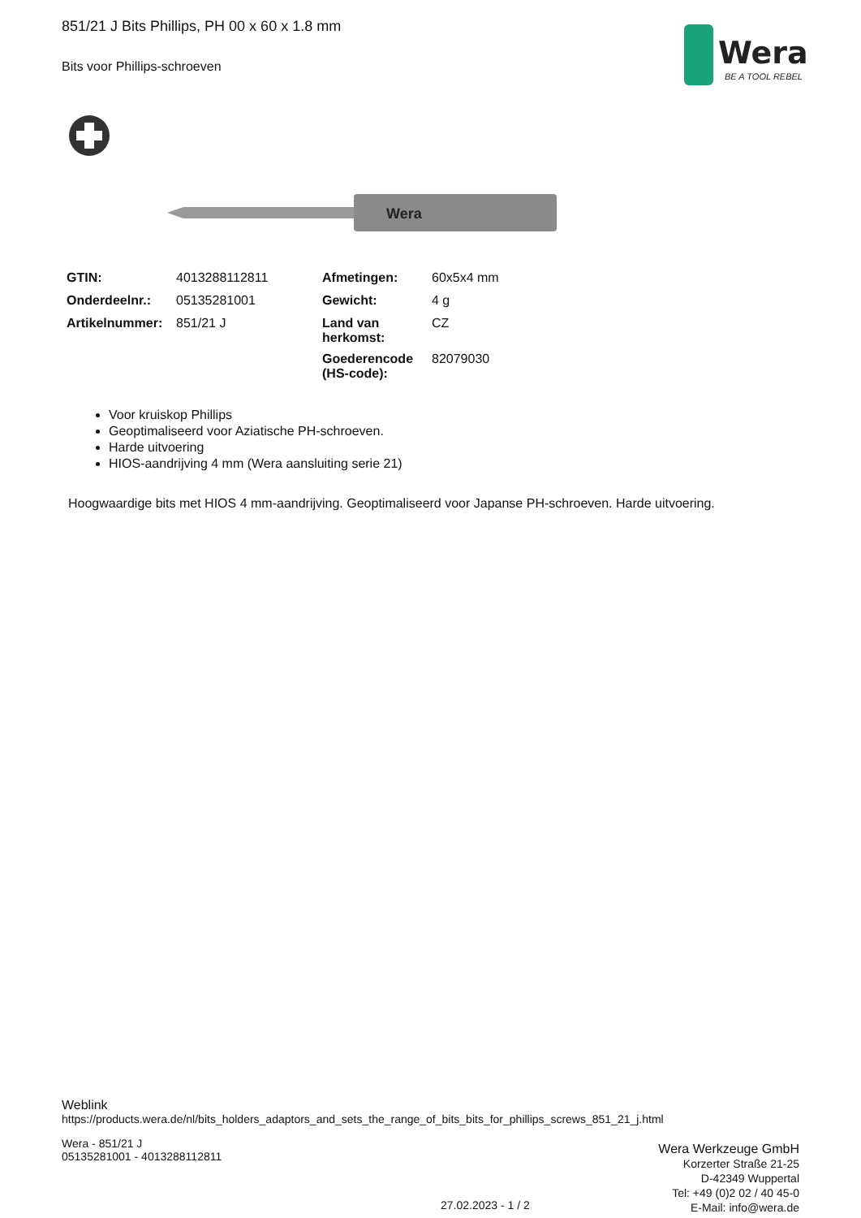851/21 J Bits Phillips, PH 00 x 60 x 1.8 mm
Bits voor Phillips-schroeven
Wera
BE A TOOL REBEL
Wera
| GTIN: | 4013288112811 | Afmetingen: | 60x5x4 mm |
| Onderdeelnr.: | 05135281001 | Gewicht: | 4 g |
| Artikelnummer: | 851/21 J | Land van herkomst: | CZ |
| | | Goederencode (HS-code): | 82079030 |
Voor kruiskop Phillips
Geoptimaliseerd voor Aziatische PH-schroeven.
Harde uitvoering
HIOS-aandrijving 4 mm (Wera aansluiting serie 21)
Hoogwaardige bits met HIOS 4 mm-aandrijving. Geoptimaliseerd voor Japanse PH-schroeven. Harde uitvoering.
Weblink
https://products.wera.de/nl/bits_holders_adaptors_and_sets_the_range_of_bits_bits_for_phillips_screws_851_21_j.html
Wera - 851/21 J
05135281001 - 4013288112811
Wera Werkzeuge GmbH
Korzerter Straße 21-25
D-42349 Wuppertal
Tel: +49 (0)2 02 / 40 45-0
E-Mail: info@wera.de
27.02.2023 - 1 / 2